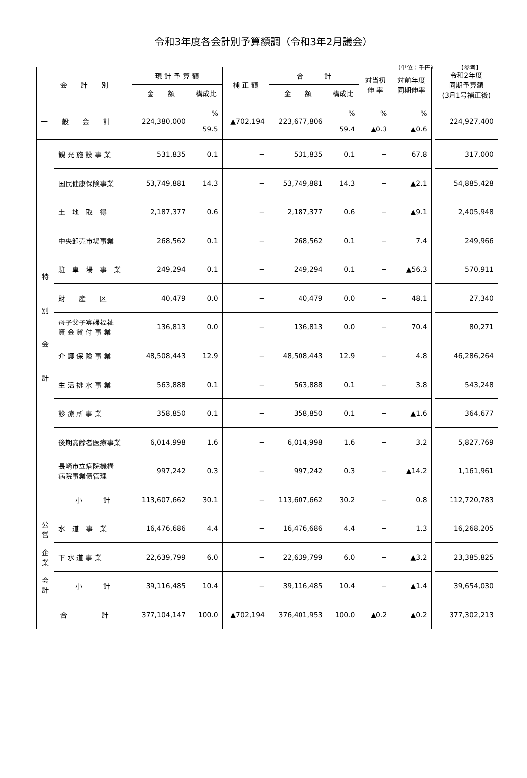令和3年度各会計別予算額調（令和3年2月議会）
（単位：千円） 【参考】
| 会 計 別 | | 現 計 予 算 額 | | 補 正 額 | 合 計 | | 対当初 伸 率 | 対前年度 同期伸率 | | 令和2年度 同期予算額 (3月1号補正後) |
| | | 金 額 | 構成比 | | 金 額 | 構成比 | | | | |
| 一 般 会 計 | | 224,380,000 | % 59.5 | ▲702,194 | 223,677,806 | % 59.4 | % ▲0.3 | % ▲0.6 | | 224,927,400 |
| 特 別 会 計 | 観 光 施 設 事 業 | 531,835 | 0.1 | − | 531,835 | 0.1 | − | 67.8 | | 317,000 |
| | 国民健康保険事業 | 53,749,881 | 14.3 | − | 53,749,881 | 14.3 | − | ▲2.1 | | 54,885,428 |
| | 土 地 取 得 | 2,187,377 | 0.6 | − | 2,187,377 | 0.6 | − | ▲9.1 | | 2,405,948 |
| | 中央卸売市場事業 | 268,562 | 0.1 | − | 268,562 | 0.1 | − | 7.4 | | 249,966 |
| | 駐 車 場 事 業 | 249,294 | 0.1 | − | 249,294 | 0.1 | − | ▲56.3 | | 570,911 |
| | 財 産 区 | 40,479 | 0.0 | − | 40,479 | 0.0 | − | 48.1 | | 27,340 |
| | 母子父子寡婦福祉 資 金 貸 付 事 業 | 136,813 | 0.0 | − | 136,813 | 0.0 | − | 70.4 | | 80,271 |
| | 介 護 保 険 事 業 | 48,508,443 | 12.9 | − | 48,508,443 | 12.9 | − | 4.8 | | 46,286,264 |
| | 生 活 排 水 事 業 | 563,888 | 0.1 | − | 563,888 | 0.1 | − | 3.8 | | 543,248 |
| | 診 療 所 事 業 | 358,850 | 0.1 | − | 358,850 | 0.1 | − | ▲1.6 | | 364,677 |
| | 後期高齢者医療事業 | 6,014,998 | 1.6 | − | 6,014,998 | 1.6 | − | 3.2 | | 5,827,769 |
| | 長崎市立病院機構 病院事業債管理 | 997,242 | 0.3 | − | 997,242 | 0.3 | − | ▲14.2 | | 1,161,961 |
| | 小 計 | 113,607,662 | 30.1 | − | 113,607,662 | 30.2 | − | 0.8 | | 112,720,783 |
| 公営 企業 会計 | 水 道 事 業 | 16,476,686 | 4.4 | − | 16,476,686 | 4.4 | − | 1.3 | | 16,268,205 |
| | 下 水 道 事 業 | 22,639,799 | 6.0 | − | 22,639,799 | 6.0 | − | ▲3.2 | | 23,385,825 |
| | 小 計 | 39,116,485 | 10.4 | − | 39,116,485 | 10.4 | − | ▲1.4 | | 39,654,030 |
| 合 計 | | 377,104,147 | 100.0 | ▲702,194 | 376,401,953 | 100.0 | ▲0.2 | ▲0.2 | | 377,302,213 |